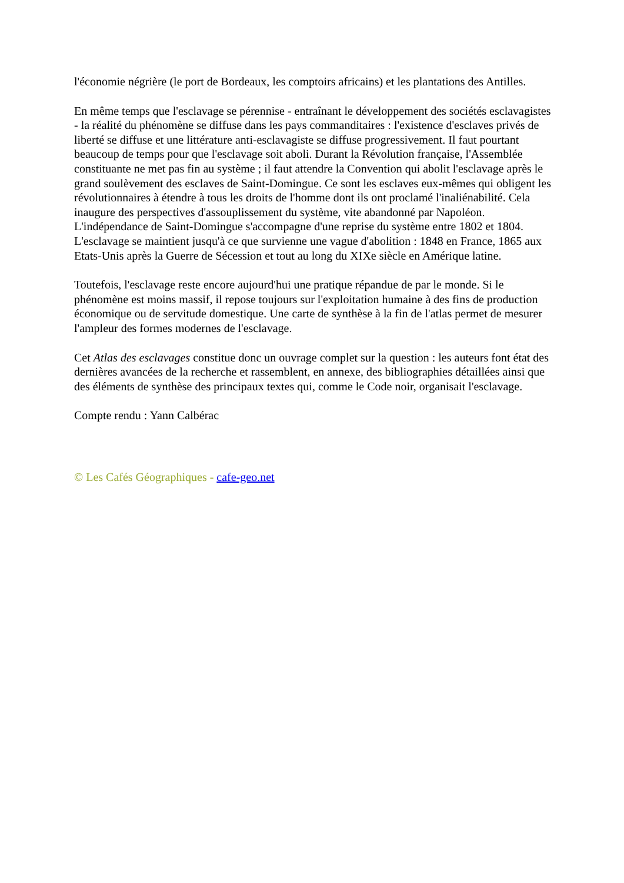l'économie négrière (le port de Bordeaux, les comptoirs africains) et les plantations des Antilles.
En même temps que l'esclavage se pérennise - entraînant le développement des sociétés esclavagistes - la réalité du phénomène se diffuse dans les pays commanditaires : l'existence d'esclaves privés de liberté se diffuse et une littérature anti-esclavagiste se diffuse progressivement. Il faut pourtant beaucoup de temps pour que l'esclavage soit aboli. Durant la Révolution française, l'Assemblée constituante ne met pas fin au système ; il faut attendre la Convention qui abolit l'esclavage après le grand soulèvement des esclaves de Saint-Domingue. Ce sont les esclaves eux-mêmes qui obligent les révolutionnaires à étendre à tous les droits de l'homme dont ils ont proclamé l'inaliénabilité. Cela inaugure des perspectives d'assouplissement du système, vite abandonné par Napoléon. L'indépendance de Saint-Domingue s'accompagne d'une reprise du système entre 1802 et 1804. L'esclavage se maintient jusqu'à ce que survienne une vague d'abolition : 1848 en France, 1865 aux Etats-Unis après la Guerre de Sécession et tout au long du XIXe siècle en Amérique latine.
Toutefois, l'esclavage reste encore aujourd'hui une pratique répandue de par le monde. Si le phénomène est moins massif, il repose toujours sur l'exploitation humaine à des fins de production économique ou de servitude domestique. Une carte de synthèse à la fin de l'atlas permet de mesurer l'ampleur des formes modernes de l'esclavage.
Cet Atlas des esclavages constitue donc un ouvrage complet sur la question : les auteurs font état des dernières avancées de la recherche et rassemblent, en annexe, des bibliographies détaillées ainsi que des éléments de synthèse des principaux textes qui, comme le Code noir, organisait l'esclavage.
Compte rendu : Yann Calbérac
© Les Cafés Géographiques - cafe-geo.net